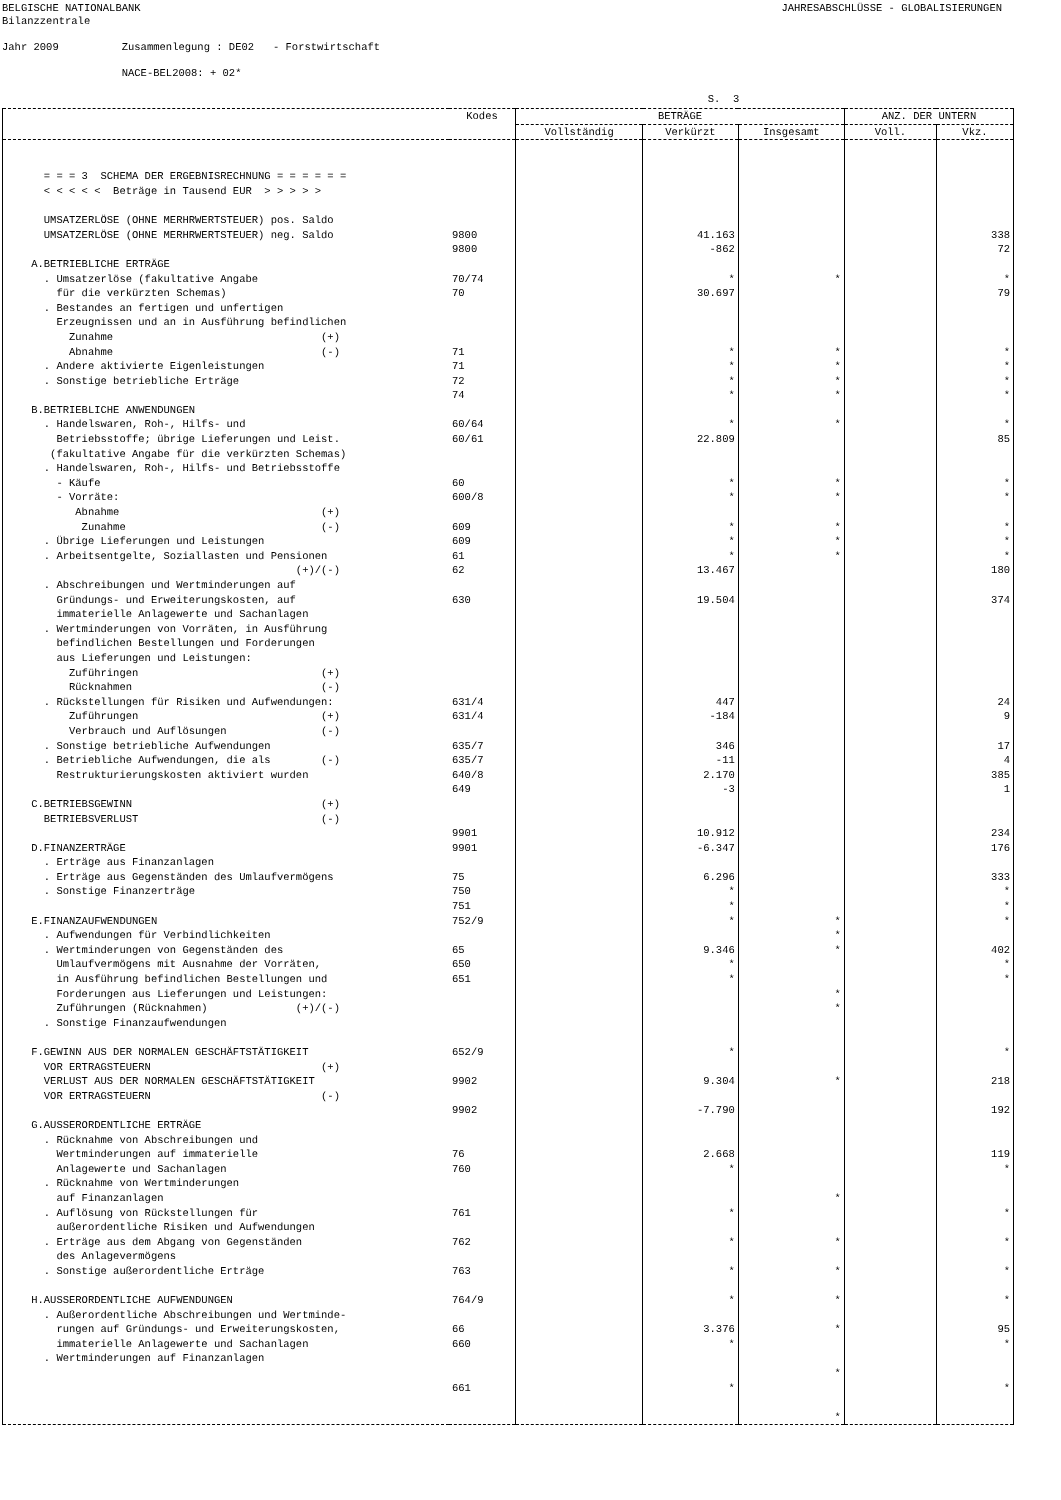BELGISCHE NATIONALBANK JAHRESABSCHLÜSSE - GLOBALISIERUNGEN
Bilanzzentrale Jahr 2009 Zusammenlegung : DE02 - Forstwirtschaft NACE-BEL2008: + 02* S. 3
| | Kodes | BETRÄGE | | | ANZ. DER UNTERN | |
| --- | --- | --- | --- | --- | --- | --- |
| | | Vollständig | Verkürzt | Insgesamt | Voll. | Vkz. |
| = = = 3 SCHEMA DER ERGEBNISRECHNUNG = = = = = = < < < < < Beträge in Tausend EUR > > > > > UMSATZERLÖSE (OHNE MERHRWERTSTEUER) pos. Saldo UMSATZERLÖSE (OHNE MERHRWERTSTEUER) neg. Saldo A.BETRIEBLICHE ERTRÄGE . Umsatzerlöse (fakultative Angabe für die verkürzten Schemas) . Bestandes an fertigen und unfertigen Erzeugnissen und an in Ausführung befindlichen Zunahme (+) Abnahme (-) . Andere aktivierte Eigenleistungen . Sonstige betriebliche Erträge B.BETRIEBLICHE ANWENDUNGEN . Handelswaren, Roh-, Hilfs- und Betriebsstoffe; übrige Lieferungen und Leist. (fakultative Angabe für die verkürzten Schemas) . Handelswaren, Roh-, Hilfs- und Betriebsstoffe - Käufe - Vorräte: Abnahme (+) Zunahme (-) . Übrige Lieferungen und Leistungen . Arbeitsentgelte, Soziallasten und Pensionen (+)/(-) . Abschreibungen und Wertminderungen auf Gründungs- und Erweiterungskosten, auf immaterielle Anlagewerte und Sachanlagen . Wertminderungen von Vorräten, in Ausführung befindlichen Bestellungen und Forderungen aus Lieferungen und Leistungen: Zuführingen (+) Rücknahmen (-) . Rückstellungen für Risiken und Aufwendungen: Zuführungen (+) Verbrauch und Auflösungen (-) . Sonstige betriebliche Aufwendungen . Betriebliche Aufwendungen, die als (-) Restrukturierungskosten aktiviert wurden C.BETRIEBSGEWINN (+) BETRIEBSVERLUST (-) D.FINANZERTRÄGE . Erträge aus Finanzanlagen . Erträge aus Gegenständen des Umlaufvermögens . Sonstige Finanzerträge E.FINANZAUFWENDUNGEN . Aufwendungen für Verbindlichkeiten . Wertminderungen von Gegenständen des Umlaufvermögens mit Ausnahme der Vorräten, in Ausführung befindlichen Bestellungen und Forderungen aus Lieferungen und Leistungen: Zuführungen (Rücknahmen) (+)/(-) . Sonstige Finanzaufwendungen F.GEWINN AUS DER NORMALEN GESCHÄFTSTÄTIGKEIT VOR ERTRAGSTEUERN (+) VERLUST AUS DER NORMALEN GESCHÄFTSTÄTIGKEIT VOR ERTRAGSTEUERN (-) G.AUSSERORDENTLICHE ERTRÄGE . Rücknahme von Abschreibungen und Wertminderungen auf immaterielle Anlagewerte und Sachanlagen . Rücknahme von Wertminderungen auf Finanzanlagen . Auflösung von Rückstellungen für außerordentliche Risiken und Aufwendungen . Erträge aus dem Abgang von Gegenständen des Anlagevermögens . Sonstige außerordentliche Erträge H.AUSSERORDENTLICHE AUFWENDUNGEN . Außerordentliche Abschreibungen und Wertminde- rungen auf Gründungs- und Erweiterungskosten, immaterielle Anlagewerte und Sachanlagen . Wertminderungen auf Finanzanlagen | 9800 9800 70/74 70 71 71 72 74 60/64 60/61 60 600/8 609 609 61 62 630 631/4 631/4 635/7 635/7 640/8 649 9901 9901 75 750 751 752/9 65 650 651 652/9 9902 9902 76 760 761 762 763 764/9 66 660 661 | | 41.163 -862 * 30.697 * * * * * 22.809 * * * * * 13.467 19.504 447 -184 346 -11 2.170 -3 10.912 -6.347 6.296 * * * 9.346 * * * 9.304 -7.790 2.668 * * * * * 3.376 * * | * * * * * * * * * * * * * * * * * * * * * * * * | | 338 72 * 79 * * * * * 85 * * * * * 180 374 24 9 17 4 385 1 234 176 333 * * * 402 * * * 218 192 119 * * * * * 95 * * |